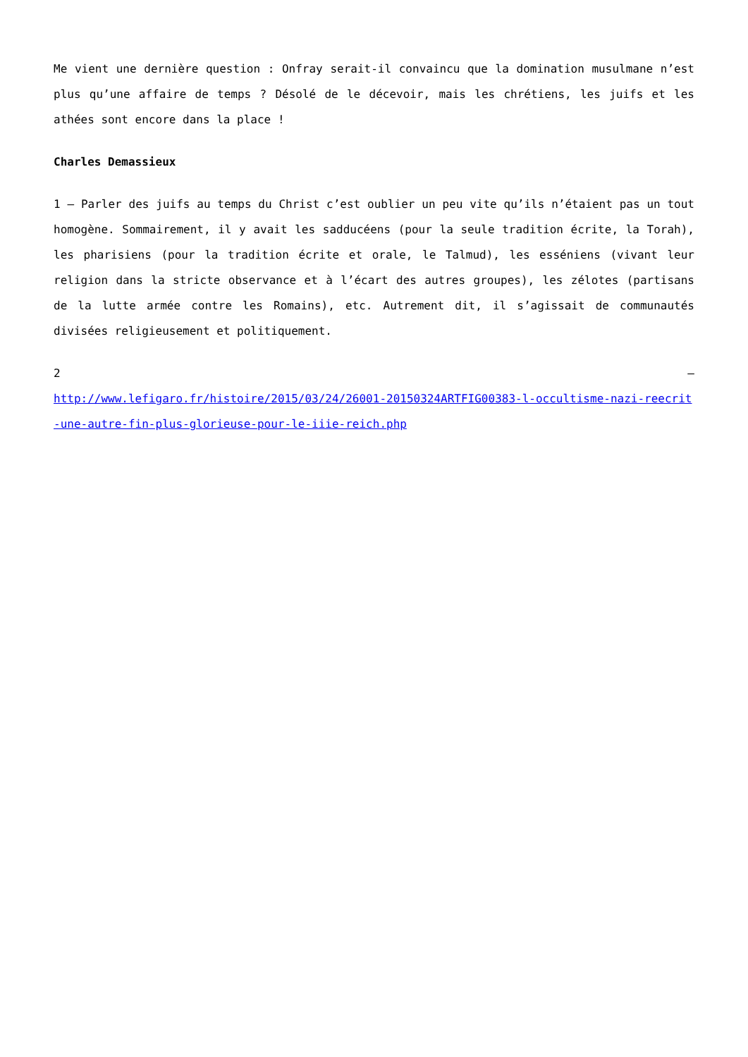Me vient une dernière question : Onfray serait-il convaincu que la domination musulmane n’est plus qu’une affaire de temps ? Désolé de le décevoir, mais les chrétiens, les juifs et les athées sont encore dans la place !
Charles Demassieux
1 – Parler des juifs au temps du Christ c’est oublier un peu vite qu’ils n’étaient pas un tout homogène. Sommairement, il y avait les sadducéens (pour la seule tradition écrite, la Torah), les pharisiens (pour la tradition écrite et orale, le Talmud), les esséniens (vivant leur religion dans la stricte observance et à l’écart des autres groupes), les zélotes (partisans de la lutte armée contre les Romains), etc. Autrement dit, il s’agissait de communautés divisées religieusement et politiquement.
2 –
http://www.lefigaro.fr/histoire/2015/03/24/26001-20150324ARTFIG00383-l-occultisme-nazi-reecrit-une-autre-fin-plus-glorieuse-pour-le-iiie-reich.php